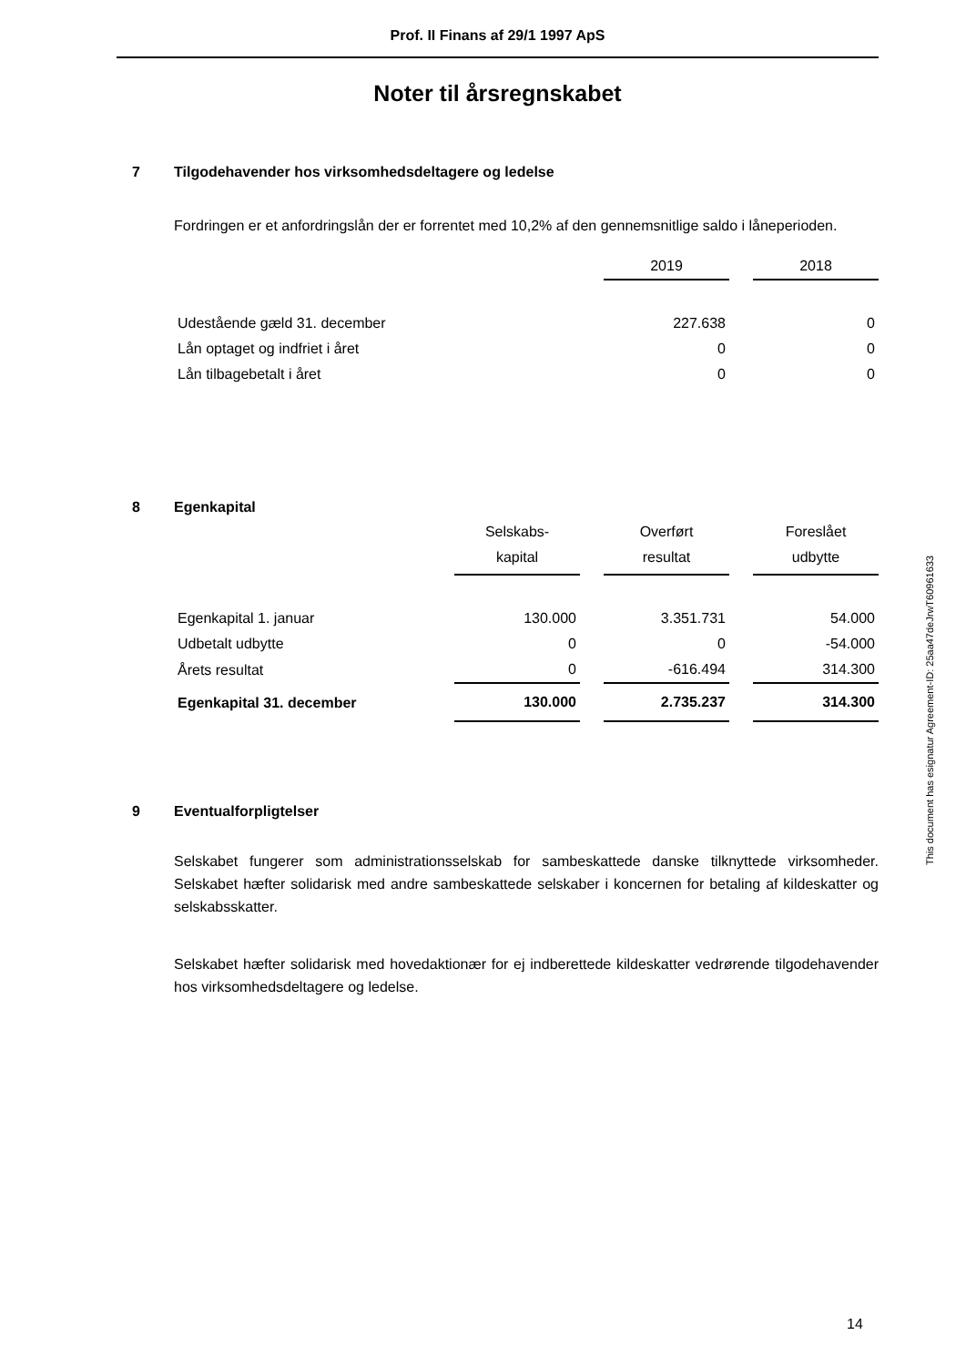Prof. II Finans af 29/1 1997 ApS
Noter til årsregnskabet
7 Tilgodehavender hos virksomhedsdeltagere og ledelse
Fordringen er et anfordringslån der er forrentet med 10,2% af den gennemsnitlige saldo i låneperioden.
| | 2019 | | 2018 |
| Udestående gæld 31. december | 227.638 | | 0 |
| Lån optaget og indfriet i året | 0 | | 0 |
| Lån tilbagebetalt i året | 0 | | 0 |
8 Egenkapital
| | Selskabs- kapital | | Overført resultat | | Foreslået udbytte |
| Egenkapital 1. januar | 130.000 | | 3.351.731 | | 54.000 |
| Udbetalt udbytte | 0 | | 0 | | -54.000 |
| Årets resultat | 0 | | -616.494 | | 314.300 |
| Egenkapital 31. december | 130.000 | | 2.735.237 | | 314.300 |
9 Eventualforpligtelser
Selskabet fungerer som administrationsselskab for sambeskattede danske tilknyttede virksomheder. Selskabet hæfter solidarisk med andre sambeskattede selskaber i koncernen for betaling af kildeskatter og selskabsskatter.
Selskabet hæfter solidarisk med hovedaktionær for ej indberettede kildeskatter vedrørende tilgodehavender hos virksomhedsdeltagere og ledelse.
This document has esignatur Agreement-ID: 25aa47deJrwT60961633
14